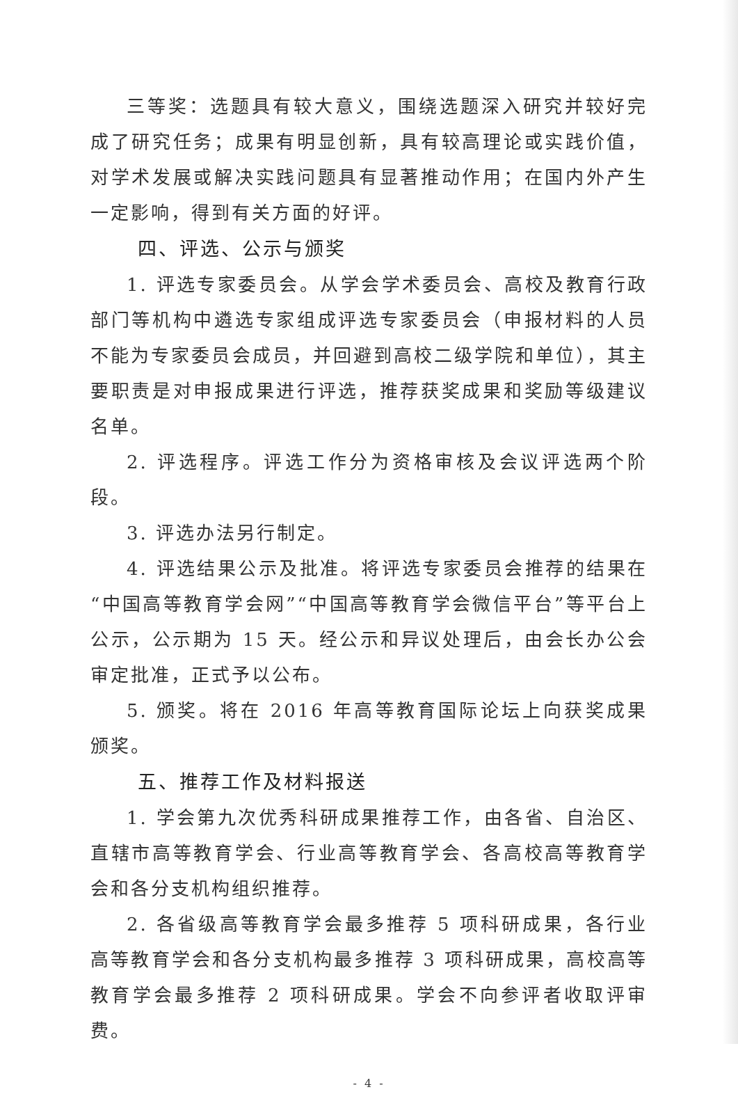三等奖：选题具有较大意义，围绕选题深入研究并较好完成了研究任务；成果有明显创新，具有较高理论或实践价值，对学术发展或解决实践问题具有显著推动作用；在国内外产生一定影响，得到有关方面的好评。
四、评选、公示与颁奖
1. 评选专家委员会。从学会学术委员会、高校及教育行政部门等机构中遴选专家组成评选专家委员会（申报材料的人员不能为专家委员会成员，并回避到高校二级学院和单位），其主要职责是对申报成果进行评选，推荐获奖成果和奖励等级建议名单。
2. 评选程序。评选工作分为资格审核及会议评选两个阶段。
3. 评选办法另行制定。
4. 评选结果公示及批准。将评选专家委员会推荐的结果在“中国高等教育学会网”“中国高等教育学会微信平台”等平台上公示，公示期为 15 天。经公示和异议处理后，由会长办公会审定批准，正式予以公布。
5. 颁奖。将在 2016 年高等教育国际论坛上向获奖成果颁奖。
五、推荐工作及材料报送
1. 学会第九次优秀科研成果推荐工作，由各省、自治区、直辖市高等教育学会、行业高等教育学会、各高校高等教育学会和各分支机构组织推荐。
2. 各省级高等教育学会最多推荐 5 项科研成果，各行业高等教育学会和各分支机构最多推荐 3 项科研成果，高校高等教育学会最多推荐 2 项科研成果。学会不向参评者收取评审费。
- 4 -